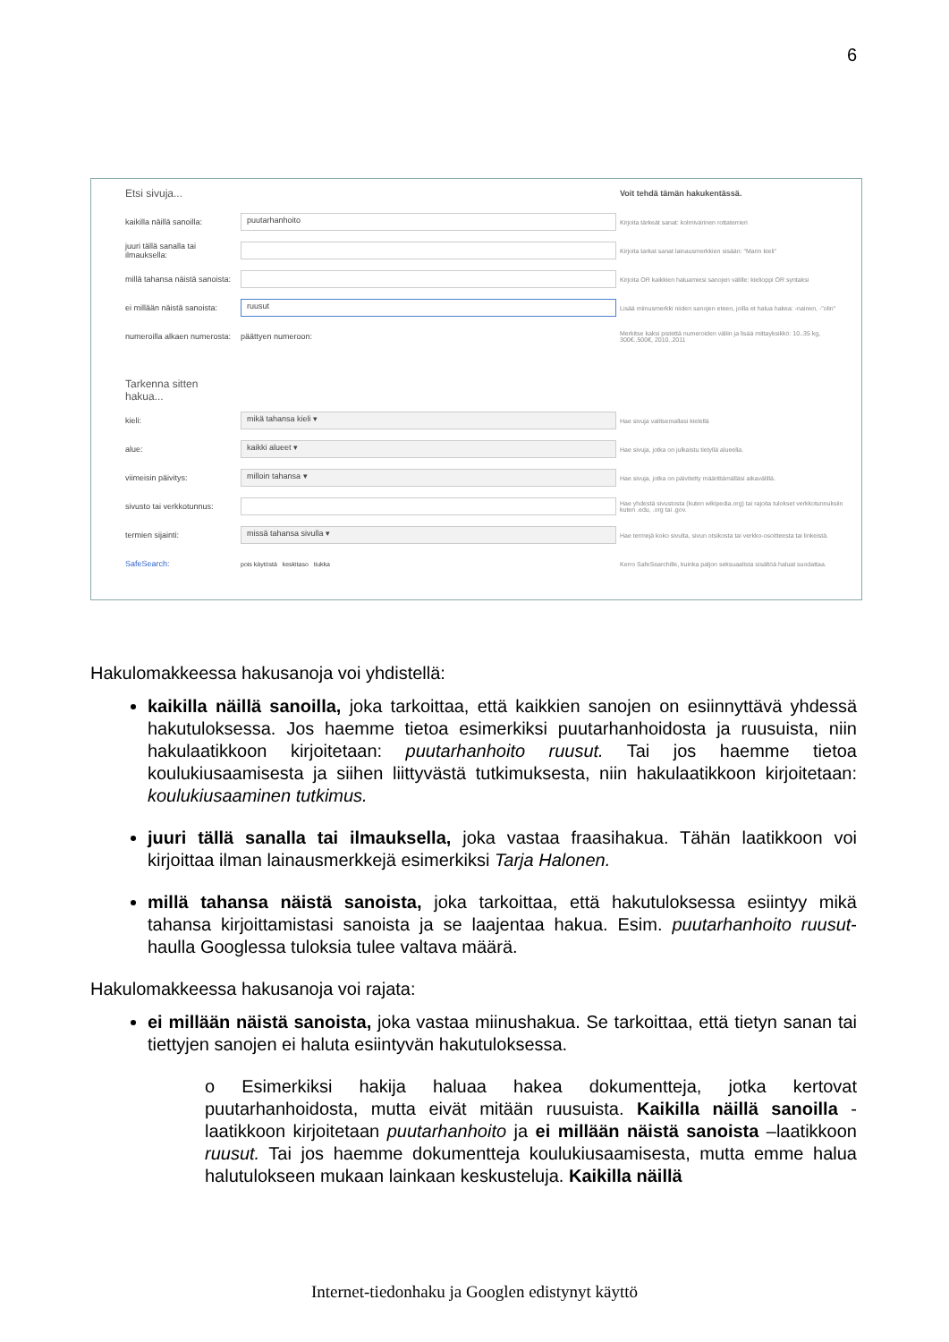6
| Etsi sivuja... | | Voit tehdä tämän hakukentässä. |
| kaikilla näillä sanoilla: | puutarhanhoito | Kirjoita tärkeät sanat: kolmivärinen rottaterrieri |
| juuri tällä sanalla tai ilmauksella: | | Kirjoita tarkat sanat lainausmerkkien sisään: "Marin kieli" |
| millä tahansa näistä sanoista: | | Kirjoita OR kaikkien haluamiesi sanojen välille: kielioppi OR syntaksi |
| ei millään näistä sanoista: | ruusut | Lisää miinusmerkki niiden sanojen eteen, joilla et halua hakea: -nainen, -"olin" |
| numeroilla alkaen numerosta: | päättyen numeroon: | Merkitse kaksi pistettä numeroiden väliin ja lisää mittayksikkö: 10..35 kg, 300€..500€, 2010..2011 |
| Tarkenna sitten hakua... | | |
| kieli: | mikä tahansa kieli ▾ | Hae sivuja valitsemallasi kielellä |
| alue: | kaikki alueet ▾ | Hae sivuja, jotka on julkaistu tietyllä alueella. |
| viimeisin päivitys: | milloin tahansa ▾ | Hae sivuja, jotka on päivitetty määrittämälläsi aikavälillä. |
| sivusto tai verkkotunnus: | | Hae yhdestä sivustosta (kuten wikipedia.org) tai rajoita tulokset verkkotunnuksiin kuten .edu, .org tai .gov. |
| termien sijainti: | missä tahansa sivulla ▾ | Hae termejä koko sivulta, sivun otsikosta tai verkko-osoitteesta tai linkeistä. |
| SafeSearch: | pois käytöstä keskitaso tiukka | Kerro SafeSearchille, kuinka paljon seksuaalista sisältöä haluat suodattaa. |
Hakulomakkeessa hakusanoja voi yhdistellä:
kaikilla näillä sanoilla, joka tarkoittaa, että kaikkien sanojen on esiinnyttävä yhdessä hakutuloksessa. Jos haemme tietoa esimerkiksi puutarhanhoidosta ja ruusuista, niin hakulaatikkoon kirjoitetaan: puutarhanhoito ruusut. Tai jos haemme tietoa koulukiusaamisesta ja siihen liittyvästä tutkimuksesta, niin hakulaatikkoon kirjoitetaan: koulukiusaaminen tutkimus.
juuri tällä sanalla tai ilmauksella, joka vastaa fraasihakua. Tähän laatikkoon voi kirjoittaa ilman lainausmerkkejä esimerkiksi Tarja Halonen.
millä tahansa näistä sanoista, joka tarkoittaa, että hakutuloksessa esiintyy mikä tahansa kirjoittamistasi sanoista ja se laajentaa hakua. Esim. puutarhanhoito ruusut-haulla Googlessa tuloksia tulee valtava määrä.
Hakulomakkeessa hakusanoja voi rajata:
ei millään näistä sanoista, joka vastaa miinushakua. Se tarkoittaa, että tietyn sanan tai tiettyjen sanojen ei haluta esiintyvän hakutuloksessa.
o Esimerkiksi hakija haluaa hakea dokumentteja, jotka kertovat puutarhanhoidosta, mutta eivät mitään ruusuista. Kaikilla näillä sanoilla -laatikkoon kirjoitetaan puutarhanhoito ja ei millään näistä sanoista –laatikkoon ruusut. Tai jos haemme dokumentteja koulukiusaamisesta, mutta emme halua halutulokseen mukaan lainkaan keskusteluja. Kaikilla näillä
Internet-tiedonhaku ja Googlen edistynyt käyttö